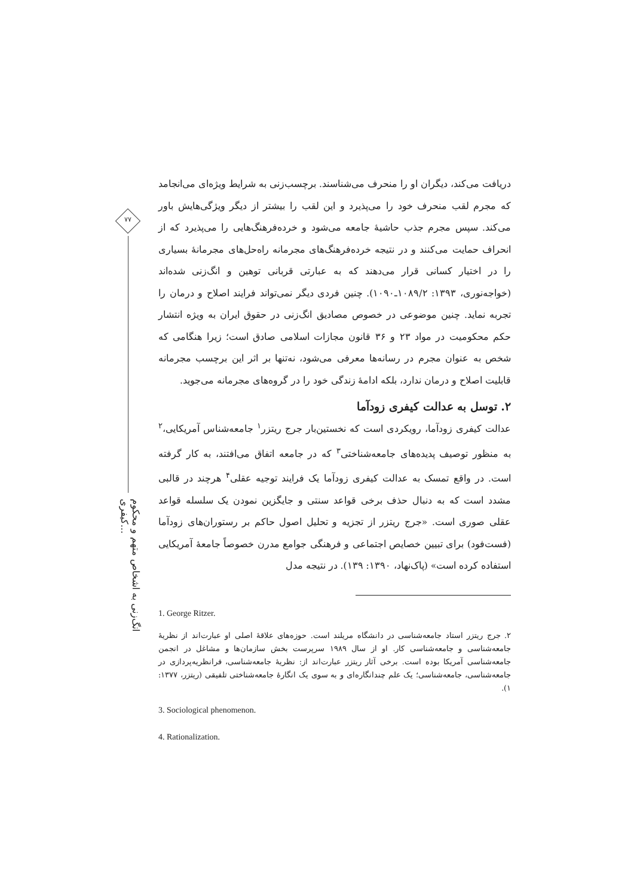۷۷
انگ‌زنی به اشخاص متهم و محکوم کیفری...
دریافت می‌کند، دیگران او را منحرف می‌شناسند. برچسب‌زنی به شرایط ویژه‌ای می‌انجامد که مجرم لقب منحرف خود را می‌پذیرد و این لقب را بیشتر از دیگر ویژگی‌هایش باور می‌کند. سپس مجرم جذب حاشیهٔ جامعه می‌شود و خرده‌فرهنگ‌هایی را می‌پذیرد که از انحراف حمایت می‌کنند و در نتیجه خرده‌فرهنگ‌های مجرمانه راه‌حل‌های مجرمانهٔ بسیاری را در اختیار کسانی قرار می‌دهند که به عبارتی قربانی توهین و انگ‌زنی شده‌اند (خواجه‌نوری، ۱۳۹۳: ۱۰۸۹/۲ـ۱۰۹۰). چنین فردی دیگر نمی‌تواند فرایند اصلاح و درمان را تجربه نماید. چنین موضوعی در خصوص مصادیق انگ‌زنی در حقوق ایران به ویژه انتشار حکم محکومیت در مواد ۲۳ و ۳۶ قانون مجازات اسلامی صادق است؛ زیرا هنگامی که شخص به عنوان مجرم در رسانه‌ها معرفی می‌شود، نه‌تنها بر اثر این برچسب مجرمانه قابلیت اصلاح و درمان ندارد، بلکه ادامهٔ زندگی خود را در گروه‌های مجرمانه می‌جوید.
۲. توسل به عدالت کیفری زودآما
عدالت کیفری زودآما، رویکردی است که نخستین‌بار جرج ریتزر<sup>۱</sup> جامعه‌شناس آمریکایی،<sup>۲</sup> به منظور توصیف پدیده‌های جامعه‌شناختی<sup>۳</sup> که در جامعه اتفاق می‌افتند، به کار گرفته است. در واقع تمسک به عدالت کیفری زودآما یک فرایند توجیه عقلی<sup>۴</sup> هرچند در قالبی مشدد است که به دنبال حذف برخی قواعد سنتی و جایگزین نمودن یک سلسله قواعد عقلی صوری است. «جرج ریتزر از تجزیه و تحلیل اصول حاکم بر رستوران‌های زودآما (فست‌فود) برای تبیین خصایص اجتماعی و فرهنگی جوامع مدرن خصوصاً جامعهٔ آمریکایی استفاده کرده است» (پاک‌نهاد، ۱۳۹۰: ۱۳۹). در نتیجه مدل
1. George Ritzer.
۲. جرج ریتزر استاد جامعه‌شناسی در دانشگاه مریلند است. حوزه‌های علاقهٔ اصلی او عبارت‌اند از نظریهٔ جامعه‌شناسی و جامعه‌شناسی کار. او از سال ۱۹۸۹ سرپرست بخش سازمان‌ها و مشاغل در انجمن جامعه‌شناسی آمریکا بوده است. برخی آثار ریتزر عبارت‌اند از: نظریهٔ جامعه‌شناسی، فرانظریه‌پردازی در جامعه‌شناسی، جامعه‌شناسی؛ یک علم چندانگاره‌ای و به سوی یک انگارهٔ جامعه‌شناختی تلفیقی (ریتزر، ۱۳۷۷: ۱).
3. Sociological phenomenon.
4. Rationalization.